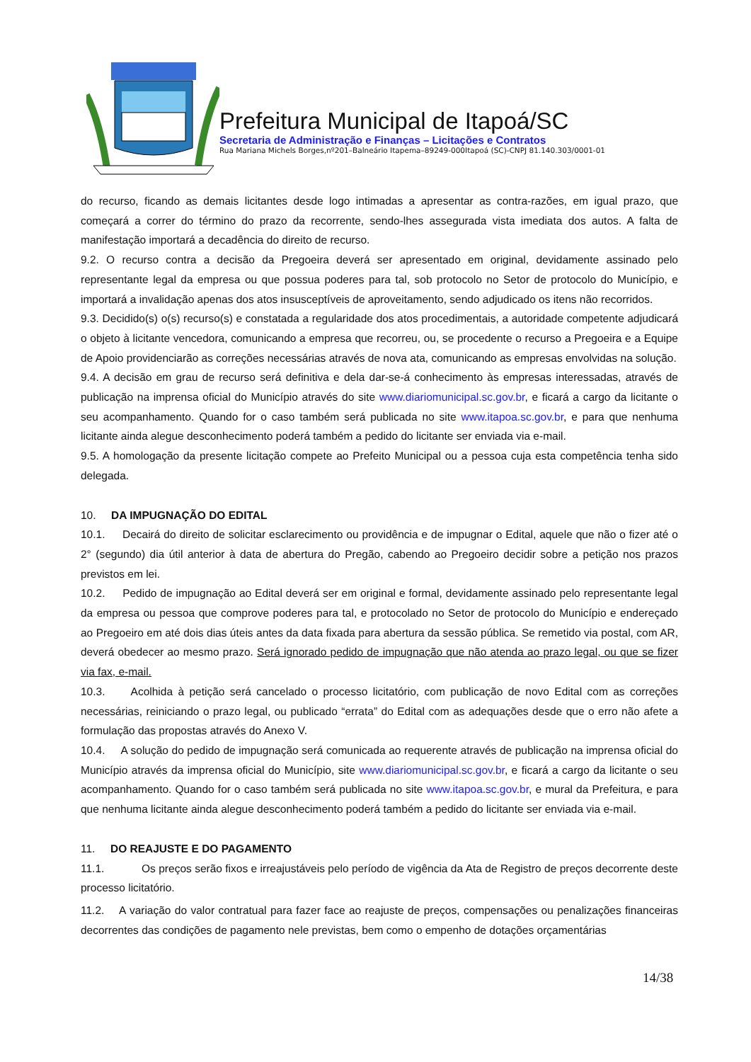Prefeitura Municipal de Itapoá/SC
Secretaria de Administração e Finanças – Licitações e Contratos
Rua Mariana Michels Borges,nº201–Balneário Itapema–89249-000Itapoá (SC)-CNPJ 81.140.303/0001-01
do recurso, ficando as demais licitantes desde logo intimadas a apresentar as contra-razões, em igual prazo, que começará a correr do término do prazo da recorrente, sendo-lhes assegurada vista imediata dos autos. A falta de manifestação importará a decadência do direito de recurso.
9.2. O recurso contra a decisão da Pregoeira deverá ser apresentado em original, devidamente assinado pelo representante legal da empresa ou que possua poderes para tal, sob protocolo no Setor de protocolo do Município, e importará a invalidação apenas dos atos insusceptíveis de aproveitamento, sendo adjudicado os itens não recorridos.
9.3. Decidido(s) o(s) recurso(s) e constatada a regularidade dos atos procedimentais, a autoridade competente adjudicará o objeto à licitante vencedora, comunicando a empresa que recorreu, ou, se procedente o recurso a Pregoeira e a Equipe de Apoio providenciarão as correções necessárias através de nova ata, comunicando as empresas envolvidas na solução.
9.4. A decisão em grau de recurso será definitiva e dela dar-se-á conhecimento às empresas interessadas, através de publicação na imprensa oficial do Município através do site www.diariomunicipal.sc.gov.br, e ficará a cargo da licitante o seu acompanhamento. Quando for o caso também será publicada no site www.itapoa.sc.gov.br, e para que nenhuma licitante ainda alegue desconhecimento poderá também a pedido do licitante ser enviada via e-mail.
9.5. A homologação da presente licitação compete ao Prefeito Municipal ou a pessoa cuja esta competência tenha sido delegada.
10. DA IMPUGNAÇÃO DO EDITAL
10.1. Decairá do direito de solicitar esclarecimento ou providência e de impugnar o Edital, aquele que não o fizer até o 2° (segundo) dia útil anterior à data de abertura do Pregão, cabendo ao Pregoeiro decidir sobre a petição nos prazos previstos em lei.
10.2. Pedido de impugnação ao Edital deverá ser em original e formal, devidamente assinado pelo representante legal da empresa ou pessoa que comprove poderes para tal, e protocolado no Setor de protocolo do Município e endereçado ao Pregoeiro em até dois dias úteis antes da data fixada para abertura da sessão pública. Se remetido via postal, com AR, deverá obedecer ao mesmo prazo. Será ignorado pedido de impugnação que não atenda ao prazo legal, ou que se fizer via fax, e-mail.
10.3. Acolhida à petição será cancelado o processo licitatório, com publicação de novo Edital com as correções necessárias, reiniciando o prazo legal, ou publicado “errata” do Edital com as adequações desde que o erro não afete a formulação das propostas através do Anexo V.
10.4. A solução do pedido de impugnação será comunicada ao requerente através de publicação na imprensa oficial do Município através da imprensa oficial do Município, site www.diariomunicipal.sc.gov.br, e ficará a cargo da licitante o seu acompanhamento. Quando for o caso também será publicada no site www.itapoa.sc.gov.br, e mural da Prefeitura, e para que nenhuma licitante ainda alegue desconhecimento poderá também a pedido do licitante ser enviada via e-mail.
11. DO REAJUSTE E DO PAGAMENTO
11.1. Os preços serão fixos e irreajustáveis pelo período de vigência da Ata de Registro de preços decorrente deste processo licitatório.
11.2. A variação do valor contratual para fazer face ao reajuste de preços, compensações ou penalizações financeiras decorrentes das condições de pagamento nele previstas, bem como o empenho de dotações orçamentárias
14/38